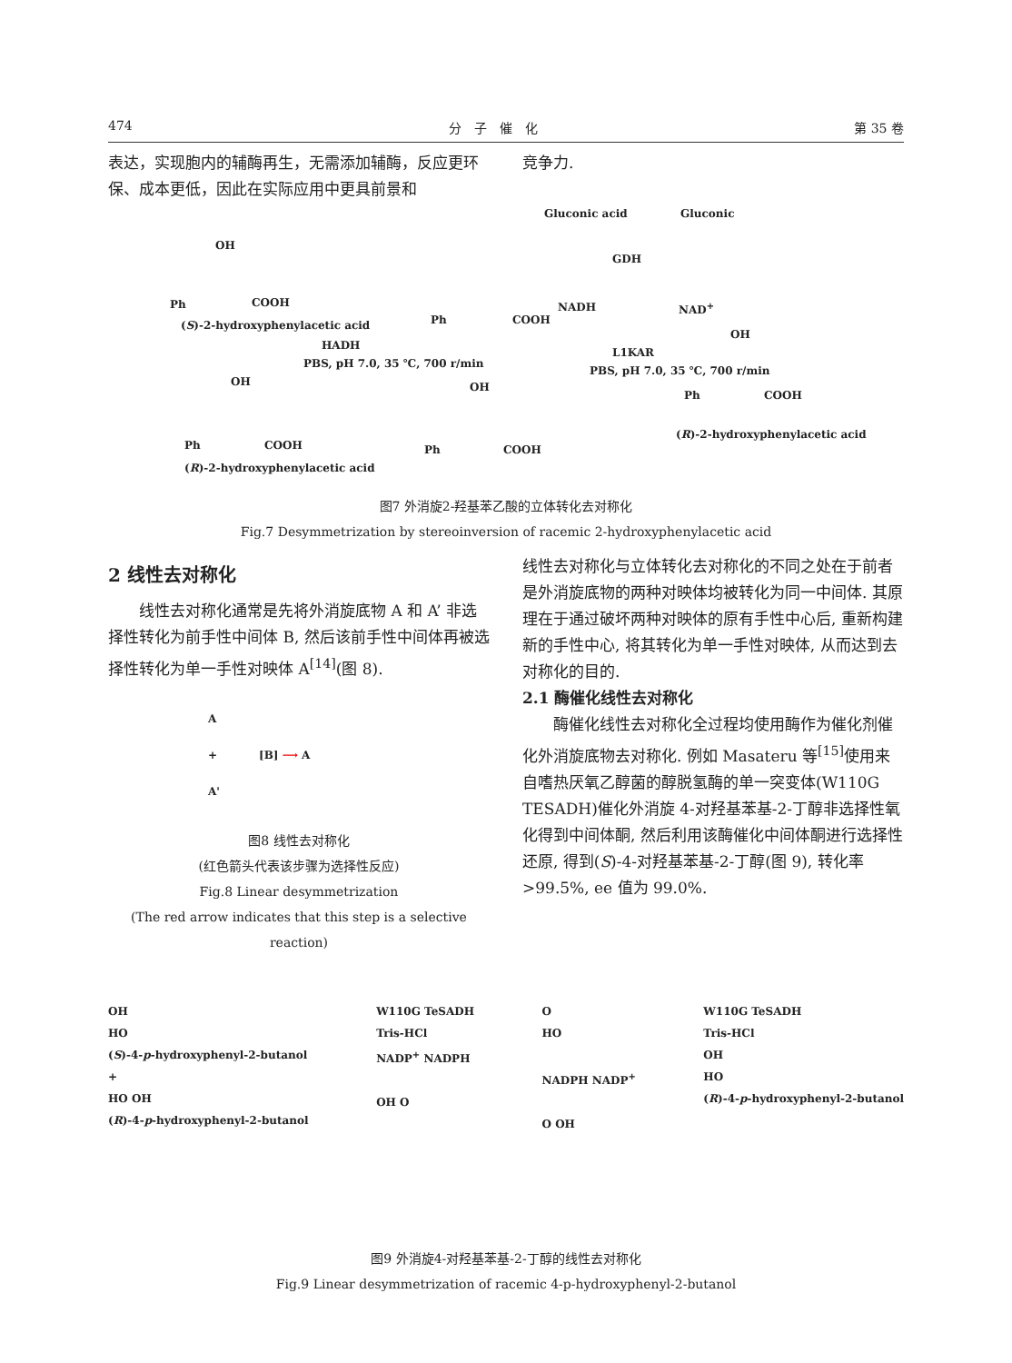474 分　子　催　化 第 35 卷
表达，实现胞内的辅酶再生，无需添加辅酶，反应更环保、成本更低，因此在实际应用中更具前景和
竞争力.
Gluconic acid Gluconic
OH
GDH
Ph COOH NADH NAD<sup>+</sup>
(S)-2-hydroxyphenylacetic acid Ph COOH
HADH
L1KAR
OH
PBS, pH 7.0, 35 ℃, 700 r/min
PBS, pH 7.0, 35 ℃, 700 r/min
OH OH
Ph COOH
(R)-2-hydroxyphenylacetic acid
Ph COOH Ph COOH
(R)-2-hydroxyphenylacetic acid
图7 外消旋2-羟基苯乙酸的立体转化去对称化
Fig.7 Desymmetrization by stereoinversion of racemic 2-hydroxyphenylacetic acid
2 线性去对称化
线性去对称化通常是先将外消旋底物 A 和 A’ 非选择性转化为前手性中间体 B, 然后该前手性中间体再被选择性转化为单一手性对映体 A<sup>[14]</sup>(图 8).
A
+ [B] ⟶ A
A'
图8 线性去对称化
(红色箭头代表该步骤为选择性反应)
Fig.8 Linear desymmetrization
(The red arrow indicates that this step is a selective reaction)
线性去对称化与立体转化去对称化的不同之处在于前者是外消旋底物的两种对映体均被转化为同一中间体. 其原理在于通过破坏两种对映体的原有手性中心后, 重新构建新的手性中心, 将其转化为单一手性对映体, 从而达到去对称化的目的.
2.1 酶催化线性去对称化
酶催化线性去对称化全过程均使用酶作为催化剂催化外消旋底物去对称化. 例如 Masateru 等<sup>[15]</sup>使用来自嗜热厌氧乙醇菌的醇脱氢酶的单一突变体(W110G TESADH)催化外消旋 4-对羟基苯基-2-丁醇非选择性氧化得到中间体酮, 然后利用该酶催化中间体酮进行选择性还原, 得到(S)-4-对羟基苯基-2-丁醇(图 9), 转化率 >99.5%, ee 值为 99.0%.
OH
HO
(S)-4-p-hydroxyphenyl-2-butanol
+
HO OH
(R)-4-p-hydroxyphenyl-2-butanol W110G TeSADH
Tris-HCl
NADP<sup>+</sup> NADPH
OH O O
HO
NADPH NADP<sup>+</sup>
O OH W110G TeSADH
Tris-HCl
OH
HO
(R)-4-p-hydroxyphenyl-2-butanol
图9 外消旋4-对羟基苯基-2-丁醇的线性去对称化
Fig.9 Linear desymmetrization of racemic 4-p-hydroxyphenyl-2-butanol